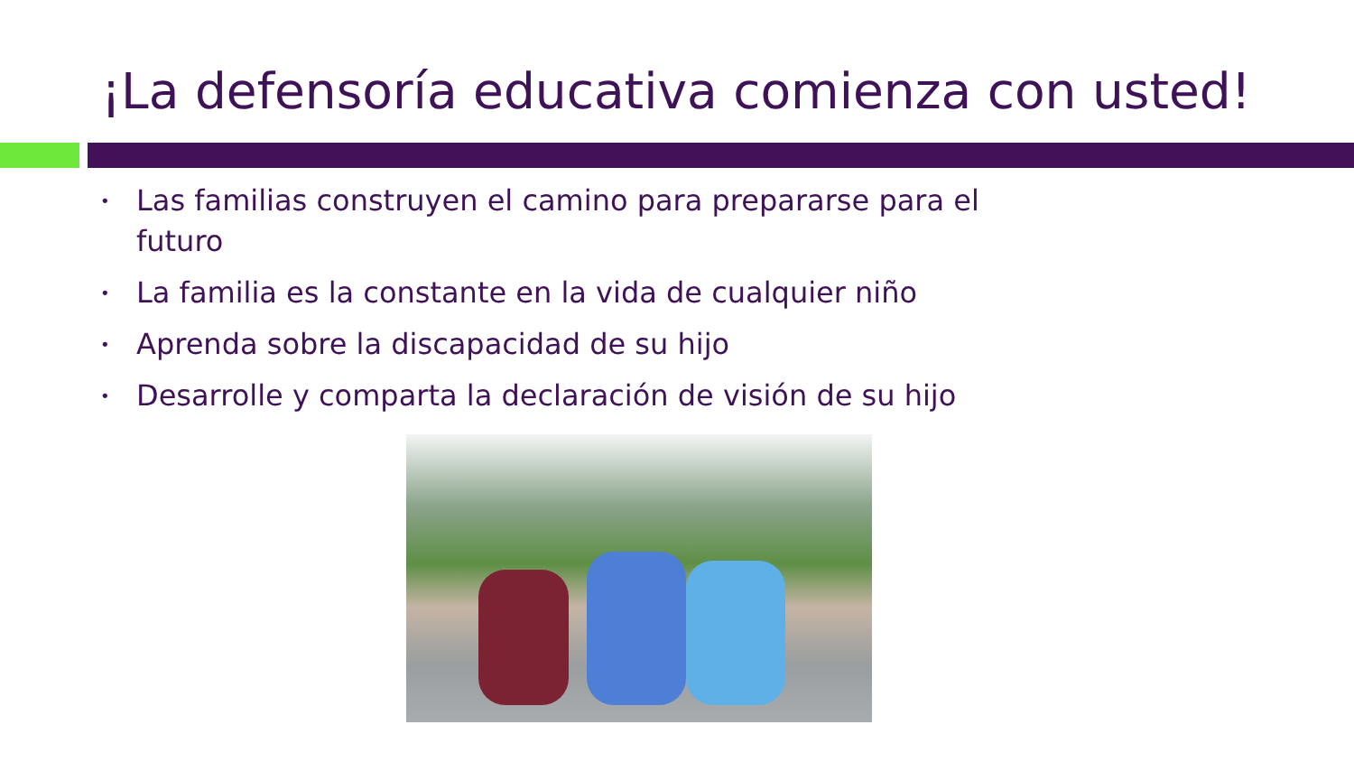¡La defensoría educativa comienza con usted!
• Las familias construyen el camino para prepararse para el futuro
• La familia es la constante en la vida de cualquier niño
• Aprenda sobre la discapacidad de su hijo
• Desarrolle y comparta la declaración de visión de su hijo